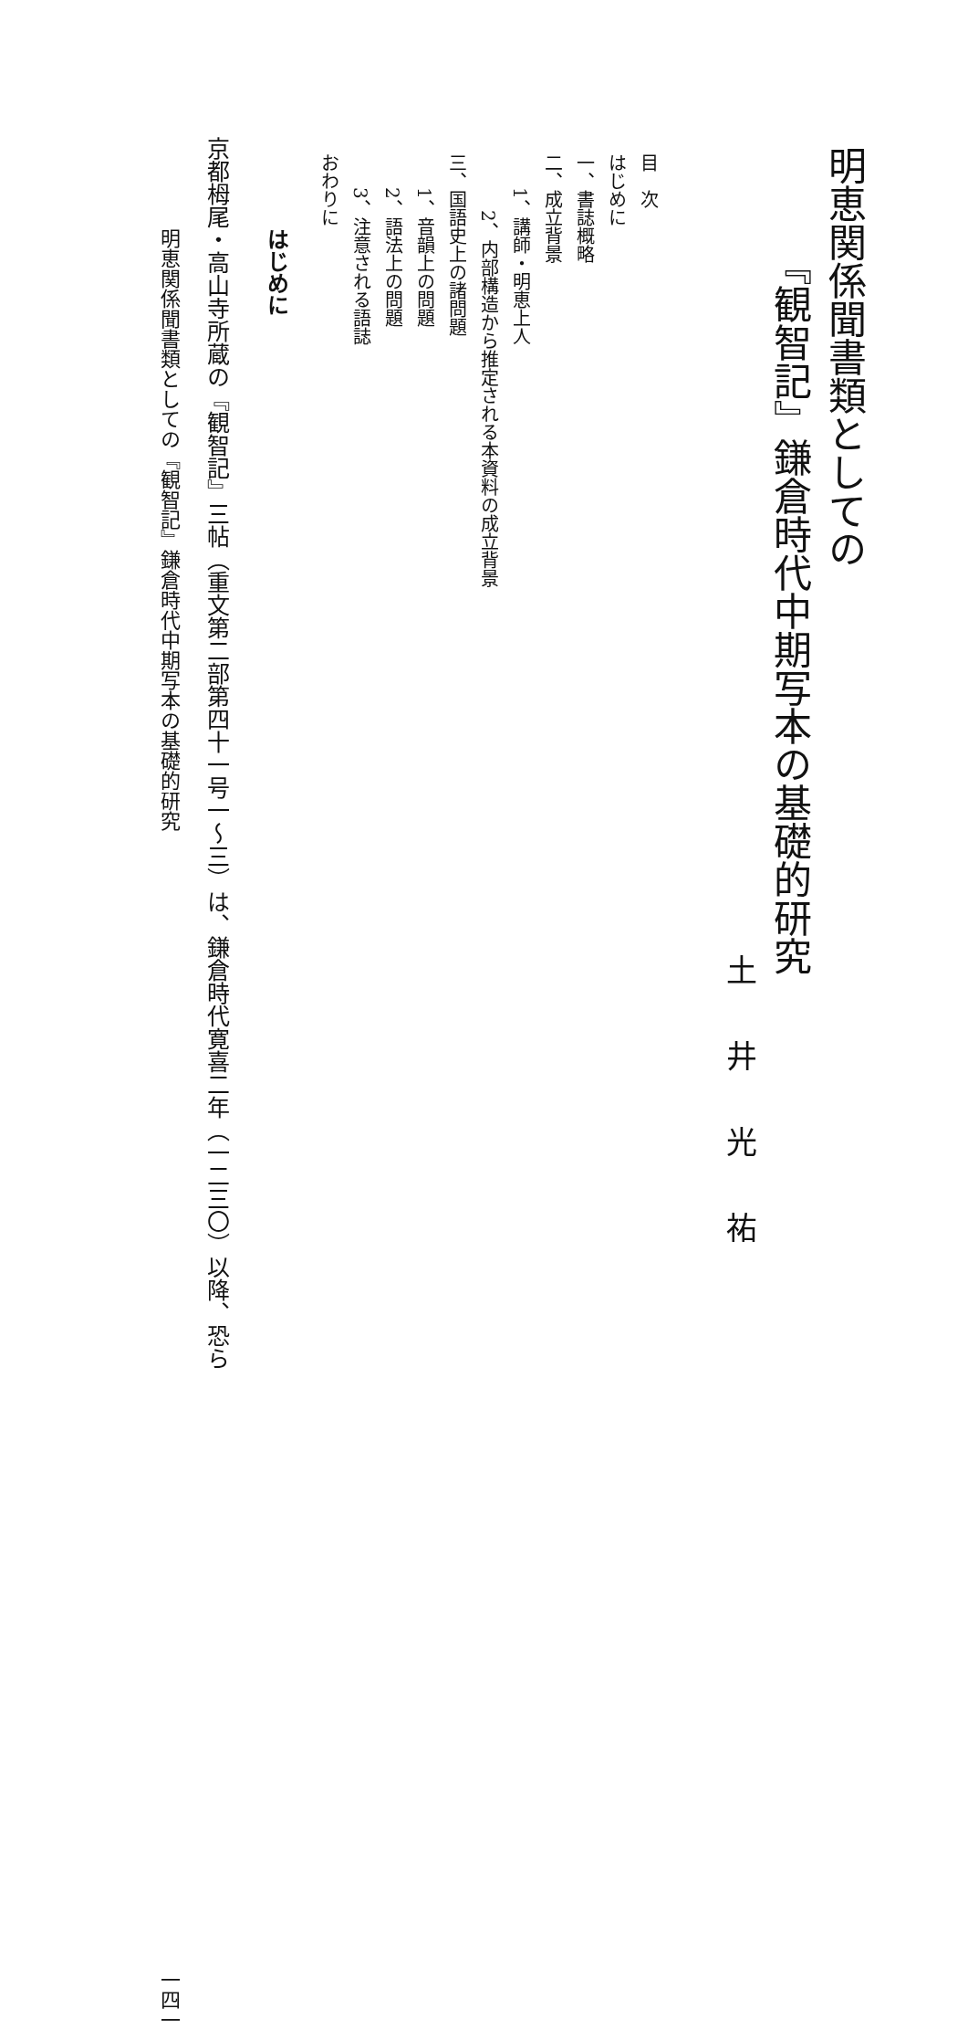明恵関係聞書類としての
『観智記』鎌倉時代中期写本の基礎的研究
土井光祐
目　次
はじめに
一、書誌概略
二、成立背景
1、講師・明恵上人
2、内部構造から推定される本資料の成立背景
三、国語史上の諸問題
1、音韻上の問題
2、語法上の問題
3、注意される語誌
おわりに
はじめに
京都栂尾・高山寺所蔵の『観智記』三帖（重文第二部第四十一号一～三）は、鎌倉時代寛喜二年（一二三〇）以降、恐ら
明恵関係聞書類としての『観智記』鎌倉時代中期写本の基礎的研究 一四一